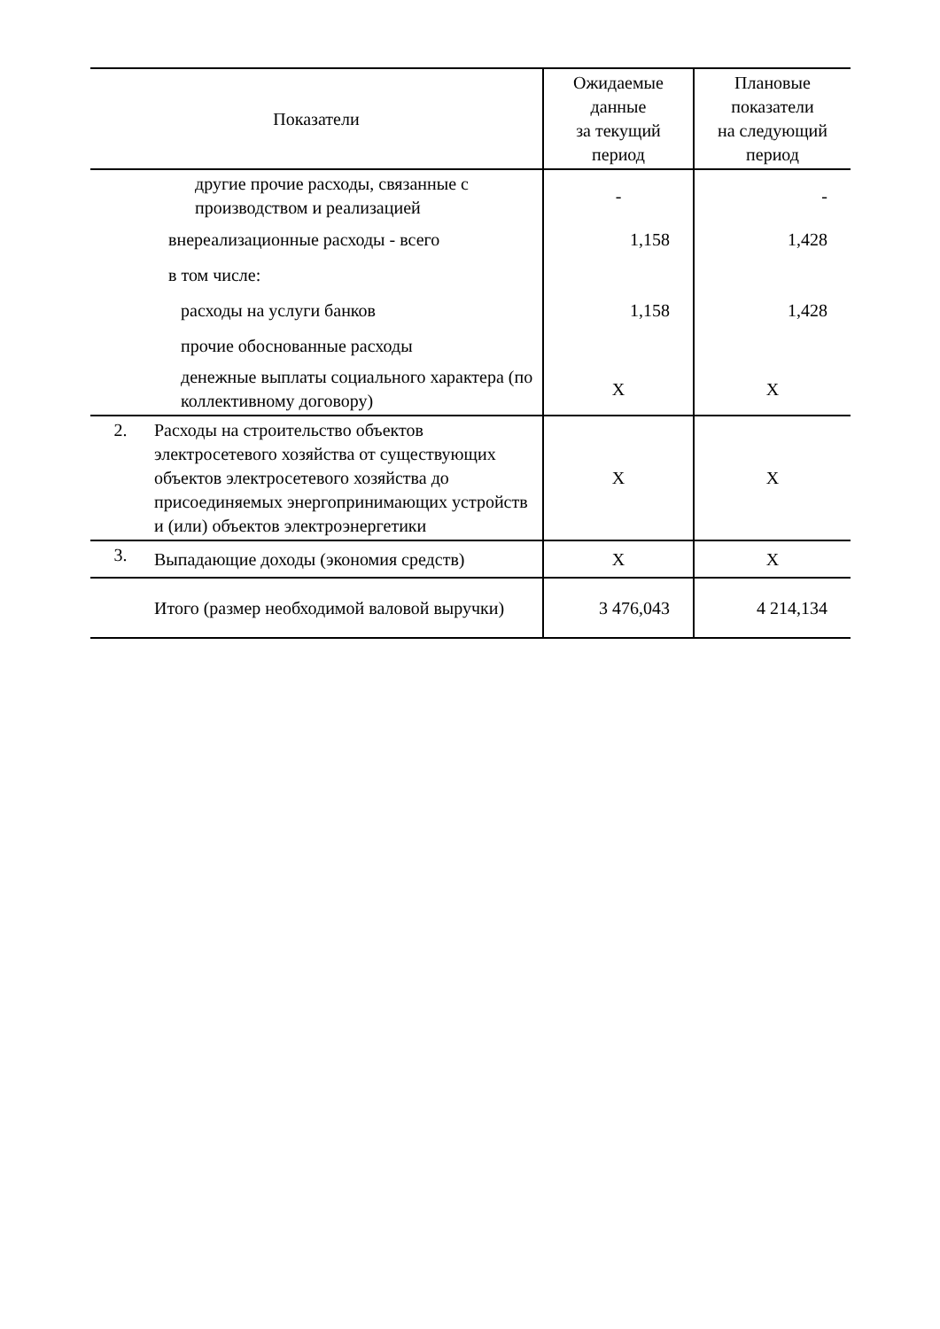| Показатели | | Ожидаемые данные за текущий период | Плановые показатели на следующий период |
| --- | --- | --- | --- |
| | другие прочие расходы, связанные с производством и реализацией | - | - |
| | внереализационные расходы - всего | 1,158 | 1,428 |
| | в том числе: | | |
| | расходы на услуги банков | 1,158 | 1,428 |
| | прочие обоснованные расходы | | |
| | денежные выплаты социального характера (по коллективному договору) | X | X |
| 2. | Расходы на строительство объектов электросетевого хозяйства от существующих объектов электросетевого хозяйства до присоединяемых энергопринимающих устройств и (или) объектов электроэнергетики | X | X |
| 3. | Выпадающие доходы (экономия средств) | X | X |
| | Итого (размер необходимой валовой выручки) | 3 476,043 | 4 214,134 |